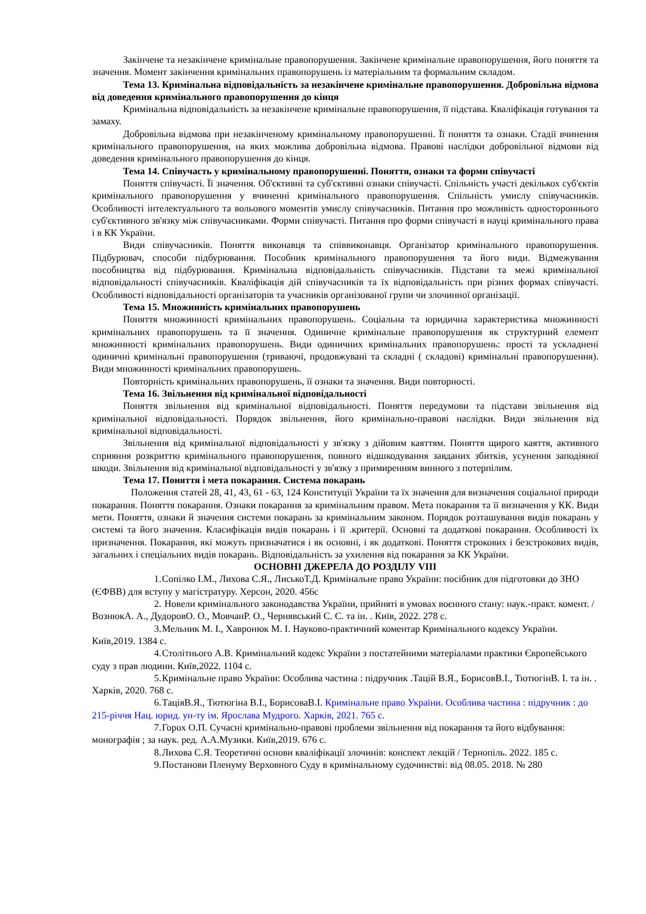Закінчене та незакінчене кримінальне правопорушення. Закінчене кримінальне правопорушення, його поняття та значення. Момент закінчення кримінальних правопорушень із матеріальним та формальним складом.
Тема 13. Кримінальна відповідальність за незакінчене кримінальне правопорушення. Добровільна відмова від доведення кримінального правопорушення до кінця
Кримінальна відповідальність за незакінчене кримінальне правопорушення, її підстава. Кваліфікація готування та замаху.
Добровільна відмова при незакінченому кримінальному правопорушенні. Її поняття та ознаки. Стадії вчинення кримінального правопорушення, на яких можлива добровільна відмова. Правові наслідки добровільної відмови від доведення кримінального правопорушення до кінця.
Тема 14. Співучасть у кримінальному правопорушенні. Поняття, ознаки та форми співучасті
Поняття співучасті. Її значення. Об'єктивні та суб'єктивні ознаки співучасті. Спільність участі декількох суб'єктів кримінального правопорушення у вчиненні кримінального правопорушення. Спільність умислу співучасників. Особливості інтелектуального та вольового моментів умислу співучасників. Питання про можливість одностороннього суб'єктивного зв'язку між співучасниками. Форми співучасті. Питання про форми співучасті в науці кримінального права і в КК України.
Види співучасників. Поняття виконавця та співвиконавця. Організатор кримінального правопорушення. Підбурювач, способи підбурювання. Пособник кримінального правопорушення та його види. Відмежування пособництва від підбурювання. Кримінальна відповідальність співучасників. Підстави та межі кримінальної відповідальності співучасників. Кваліфікація дій співучасників та їх відповідальність при різних формах співучасті. Особливості відповідальності організаторів та учасників організованої групи чи злочинної організації.
Тема 15. Множинність кримінальних правопорушень
Поняття множинності кримінальних правопорушень. Соціальна та юридична характеристика множинності кримінальних правопорушень та її значення. Одиничне кримінальне правопорушення як структурний елемент множинності кримінальних правопорушень. Види одиничних кримінальних правопорушень: прості та ускладнені одиничні кримінальні правопорушення (триваючі, продовжувані та складні ( складові) кримінальні правопорушення). Види множинності кримінальних правопорушень.
Повторність кримінальних правопорушень, її ознаки та значення. Види повторності.
Тема 16. Звільнення від кримінальної відповідальності
Поняття звільнення від кримінальної відповідальності. Поняття передумови та підстави звільнення від кримінальної відповідальності. Порядок звільнення, його кримінально-правові наслідки. Види звільнення від кримінальної відповідальності.
Звільнення від кримінальної відповідальності у зв'язку з дійовим каяттям. Поняття щирого каяття, активного сприяння розкриттю кримінального правопорушення, повного відшкодування завданих збитків, усунення заподіяної шкоди. Звільнення від кримінальної відповідальності у зв'язку з примиренням винного з потерпілим.
Тема 17. Поняття і мета покарання. Система покарань
Положення статей 28, 41, 43, 61 - 63, 124 Конституції України та їх значення для визначення соціальної природи покарання. Поняття покарання. Ознаки покарання за кримінальним правом. Мета покарання та її визначення у КК. Види мети. Поняття, ознаки й значення системи покарань за кримінальним законом. Порядок розташування видів покарань у системі та його значення. Класифікація видів покарань і її .критерії. Основні та додаткові покарання. Особливості їх призначення. Покарання, які можуть призначатися і як основні, і як додаткові. Поняття строкових і безстрокових видів, загальних і спеціальних видів покарань. Відповідальність за ухилення від покарання за КК України.
ОСНОВНІ ДЖЕРЕЛА ДО РОЗДІЛУ VIII
1. Сопілко І.М., Лихова С.Я., ЛиськоТ.Д. Кримінальне право України: посібник для підготовки до ЗНО (ЄФВВ) для вступу у магістратуру. Херсон, 2020. 456с
2. Новели кримінального законодавства України, прийняті в умовах воєнного стану: наук.-практ. комент. / ВознюкА. А., ДудоровО. О., МовчанР. О., Чернявський С. С. та ін. . Київ, 2022. 278 с.
3. Мельник М. І., Хавронюк М. І. Науково-практичний коментар Кримінального кодексу України. Київ,2019. 1384 с.
4. Столітнього А.В. Кримінальний кодекс України з постатейними матеріалами практики Європейського суду з прав людини. Київ,2022. 1104 с.
5. Кримінальне право України: Особлива частина : підручник .Тацій В.Я., БорисовВ.І., ТютюгінВ. І. та ін. . Харків, 2020. 768 с.
6. ТаціяВ.Я., Тютюгіна В.І., БорисоваВ.І. Кримінальне право України. Особлива частина : підручник : до 215-річчя Нац. юрид. ун-ту ім. Ярослава Мудрого. Харків, 2021. 765 с.
7. Горох О.П. Сучасні кримінально-правові проблеми звільнення від покарання та його відбування: монографія ; за наук. ред. А.А.Музики. Київ,2019. 676 с.
8. Лихова С.Я. Теоретичні основи кваліфікації злочинів: конспект лекцій / Тернопіль. 2022. 185 с.
9. Постанови Пленуму Верховного Суду в кримінальному судочинстві: від 08.05. 2018. № 280